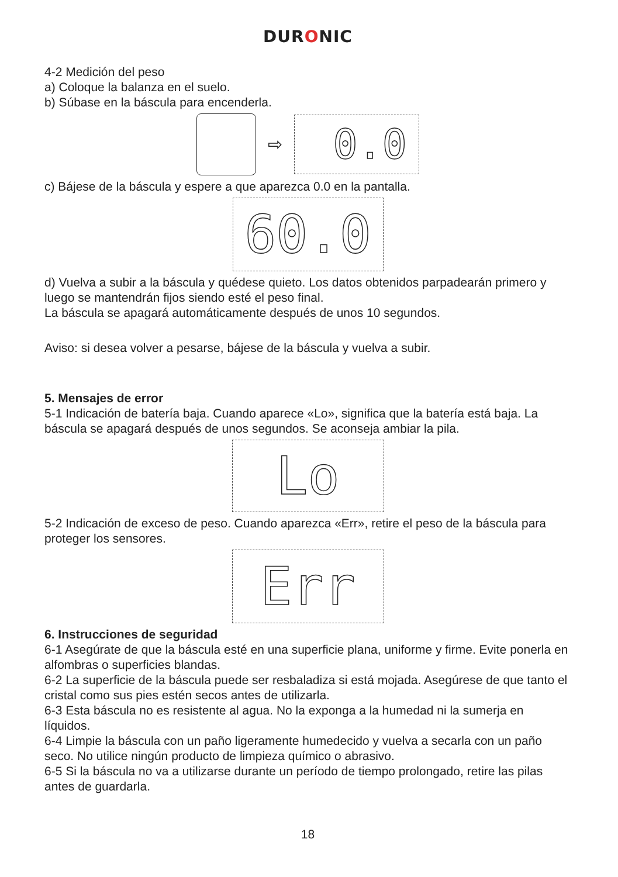DURONIC
4-2 Medición del peso
a) Coloque la balanza en el suelo.
b) Súbase en la báscula para encenderla.
⇨
0.0
c) Bájese de la báscula y espere a que aparezca 0.0 en la pantalla.
60.0
d) Vuelva a subir a la báscula y quédese quieto. Los datos obtenidos parpadearán primero y luego se mantendrán fijos siendo esté el peso final.
La báscula se apagará automáticamente después de unos 10 segundos.
Aviso: si desea volver a pesarse, bájese de la báscula y vuelva a subir.
5. Mensajes de error
5-1 Indicación de batería baja. Cuando aparece «Lo», significa que la batería está baja. La báscula se apagará después de unos segundos. Se aconseja ambiar la pila.
Lo
5-2 Indicación de exceso de peso. Cuando aparezca «Err», retire el peso de la báscula para proteger los sensores.
Err
6. Instrucciones de seguridad
6-1 Asegúrate de que la báscula esté en una superficie plana, uniforme y firme. Evite ponerla en alfombras o superficies blandas.
6-2 La superficie de la báscula puede ser resbaladiza si está mojada. Asegúrese de que tanto el cristal como sus pies estén secos antes de utilizarla.
6-3 Esta báscula no es resistente al agua. No la exponga a la humedad ni la sumerja en líquidos.
6-4 Limpie la báscula con un paño ligeramente humedecido y vuelva a secarla con un paño seco. No utilice ningún producto de limpieza químico o abrasivo.
6-5 Si la báscula no va a utilizarse durante un período de tiempo prolongado, retire las pilas antes de guardarla.
18